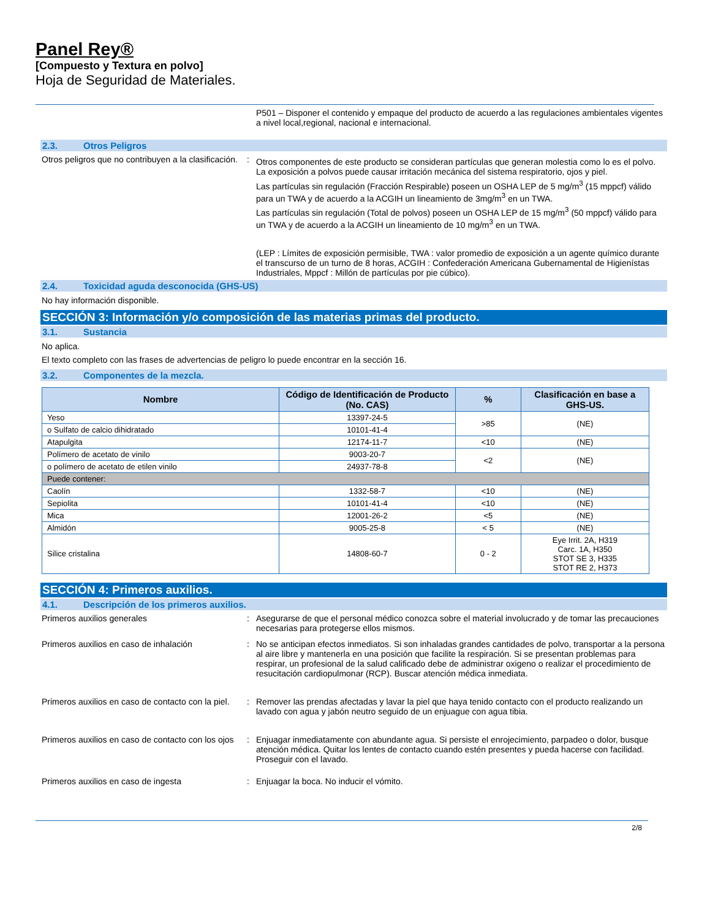Panel Rey®
[Compuesto y Textura en polvo]
Hoja de Seguridad de Materiales.
P501 – Disponer el contenido y empaque del producto de acuerdo a las regulaciones ambientales vigentes a nivel local,regional, nacional e internacional.
2.3. Otros Peligros
Otros peligros que no contribuyen a la clasificación.
:
Otros componentes de este producto se consideran partículas que generan molestia como lo es el polvo. La exposición a polvos puede causar irritación mecánica del sistema respiratorio, ojos y piel.
Las partículas sin regulación (Fracción Respirable) poseen un OSHA LEP de 5 mg/m<sup>3</sup> (15 mppcf) válido para un TWA y de acuerdo a la ACGIH un lineamiento de 3mg/m<sup>3</sup> en un TWA.
Las partículas sin regulación (Total de polvos) poseen un OSHA LEP de 15 mg/m<sup>3</sup> (50 mppcf) válido para un TWA y de acuerdo a la ACGIH un lineamiento de 10 mg/m<sup>3</sup> en un TWA.
(LEP : Límites de exposición permisible, TWA : valor promedio de exposición a un agente químico durante el transcurso de un turno de 8 horas, ACGIH : Confederación Americana Gubernamental de Higienístas Industriales, Mppcf : Millón de partículas por pie cúbico).
2.4. Toxicidad aguda desconocida (GHS-US)
No hay información disponible.
SECCIÓN 3: Información y/o composición de las materias primas del producto.
3.1. Sustancia
No aplica.
El texto completo con las frases de advertencias de peligro lo puede encontrar en la sección 16.
3.2. Componentes de la mezcla.
| Nombre | Código de Identificación de Producto (No. CAS) | % | Clasificación en base a GHS-US. |
| --- | --- | --- | --- |
| Yeso | 13397-24-5 | >85 | (NE) |
| o Sulfato de calcio dihidratado | 10101-41-4 | | |
| Atapulgita | 12174-11-7 | <10 | (NE) |
| Polímero de acetato de vinilo | 9003-20-7 | <2 | (NE) |
| o polímero de acetato de etilen vinilo | 24937-78-8 | | |
| Puede contener: | | | |
| Caolín | 1332-58-7 | <10 | (NE) |
| Sepiolita | 10101-41-4 | <10 | (NE) |
| Mica | 12001-26-2 | <5 | (NE) |
| Almidón | 9005-25-8 | < 5 | (NE) |
| Silice cristalina | 14808-60-7 | 0 - 2 | Eye Irrit. 2A, H319 Carc. 1A, H350 STOT SE 3, H335 STOT RE 2, H373 |
SECCIÓN 4: Primeros auxilios.
4.1. Descripción de los primeros auxilios.
Primeros auxilios generales : Asegurarse de que el personal médico conozca sobre el material involucrado y de tomar las precauciones necesarias para protegerse ellos mismos.
Primeros auxilios en caso de inhalación : No se anticipan efectos inmediatos. Si son inhaladas grandes cantidades de polvo, transportar a la persona al aire libre y mantenerla en una posición que facilite la respiración. Si se presentan problemas para respirar, un profesional de la salud calificado debe de administrar oxigeno o realizar el procedimiento de resucitación cardiopulmonar (RCP). Buscar atención médica inmediata.
Primeros auxilios en caso de contacto con la piel.
: Remover las prendas afectadas y lavar la piel que haya tenido contacto con el producto realizando un lavado con agua y jabón neutro seguido de un enjuague con agua tibia.
Primeros auxilios en caso de contacto con los ojos
: Enjuagar inmediatamente con abundante agua. Si persiste el enrojecimiento, parpadeo o dolor, busque atención médica. Quitar los lentes de contacto cuando estén presentes y pueda hacerse con facilidad. Proseguir con el lavado.
Primeros auxilios en caso de ingesta : Enjuagar la boca. No inducir el vómito.
2/8